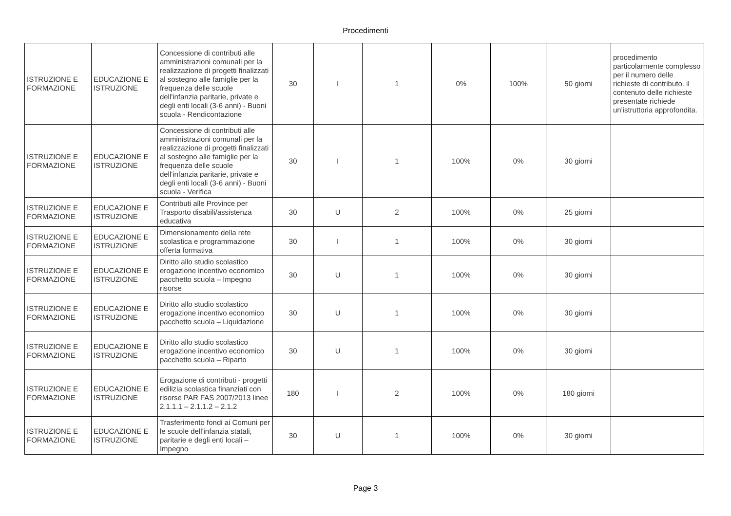Procedimenti
| ISTRUZIONE E FORMAZIONE | EDUCAZIONE E ISTRUZIONE | Concessione di contributi alle amministrazioni comunali per la realizzazione di progetti finalizzati al sostegno alle famiglie per la frequenza delle scuole dell'infanzia paritarie, private e degli enti locali (3-6 anni) - Buoni scuola - Rendicontazione | 30 | I | 1 | 0% | 100% | 50 giorni | procedimento particolarmente complesso per il numero delle richieste di contributo. il contenuto delle richieste presentate richiede un'istruttoria approfondita. |
| ISTRUZIONE E FORMAZIONE | EDUCAZIONE E ISTRUZIONE | Concessione di contributi alle amministrazioni comunali per la realizzazione di progetti finalizzati al sostegno alle famiglie per la frequenza delle scuole dell'infanzia paritarie, private e degli enti locali (3-6 anni) - Buoni scuola - Verifica | 30 | I | 1 | 100% | 0% | 30 giorni | |
| ISTRUZIONE E FORMAZIONE | EDUCAZIONE E ISTRUZIONE | Contributi alle Province per Trasporto disabili/assistenza educativa | 30 | U | 2 | 100% | 0% | 25 giorni | |
| ISTRUZIONE E FORMAZIONE | EDUCAZIONE E ISTRUZIONE | Dimensionamento della rete scolastica e programmazione offerta formativa | 30 | I | 1 | 100% | 0% | 30 giorni | |
| ISTRUZIONE E FORMAZIONE | EDUCAZIONE E ISTRUZIONE | Diritto allo studio scolastico erogazione incentivo economico pacchetto scuola – Impegno risorse | 30 | U | 1 | 100% | 0% | 30 giorni | |
| ISTRUZIONE E FORMAZIONE | EDUCAZIONE E ISTRUZIONE | Diritto allo studio scolastico erogazione incentivo economico pacchetto scuola – Liquidazione | 30 | U | 1 | 100% | 0% | 30 giorni | |
| ISTRUZIONE E FORMAZIONE | EDUCAZIONE E ISTRUZIONE | Diritto allo studio scolastico erogazione incentivo economico pacchetto scuola – Riparto | 30 | U | 1 | 100% | 0% | 30 giorni | |
| ISTRUZIONE E FORMAZIONE | EDUCAZIONE E ISTRUZIONE | Erogazione di contributi - progetti edilizia scolastica finanziati con risorse PAR FAS 2007/2013 linee 2.1.1.1 – 2.1.1.2 – 2.1.2 | 180 | I | 2 | 100% | 0% | 180 giorni | |
| ISTRUZIONE E FORMAZIONE | EDUCAZIONE E ISTRUZIONE | Trasferimento fondi ai Comuni per le scuole dell'infanzia statali, paritarie e degli enti locali – Impegno | 30 | U | 1 | 100% | 0% | 30 giorni | |
Page 3